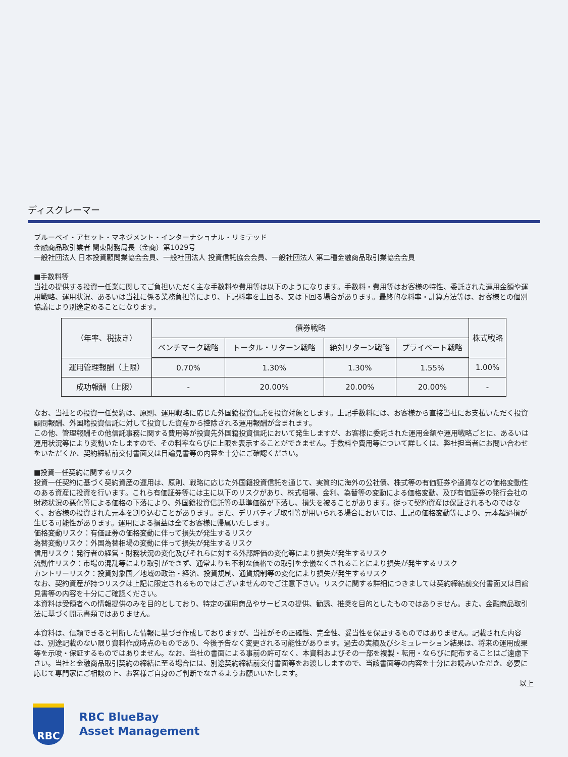ディスクレーマー
ブルーベイ・アセット・マネジメント・インターナショナル・リミテッド
金融商品取引業者 関東財務局長（金商）第1029号
一般社団法人 日本投資顧問業協会会員、一般社団法人 投資信託協会会員、一般社団法人 第二種金融商品取引業協会会員
■手数料等
当社の提供する投資一任業に関してご負担いただく主な手数料や費用等は以下のようになります。手数料・費用等はお客様の特性、委託された運用金額や運用戦略、運用状況、あるいは当社に係る業務負担等により、下記料率を上回る、又は下回る場合があります。最終的な料率・計算方法等は、お客様との個別協議により別途定めることになります。
| （年率、税抜き） | 債券戦略 | | | | 株式戦略 |
| --- | --- | --- | --- | --- | --- |
| | ベンチマーク戦略 | トータル・リターン戦略 | 絶対リターン戦略 | プライベート戦略 | |
| 運用管理報酬（上限） | 0.70% | 1.30% | 1.30% | 1.55% | 1.00% |
| 成功報酬（上限） | - | 20.00% | 20.00% | 20.00% | - |
なお、当社との投資一任契約は、原則、運用戦略に応じた外国籍投資信託を投資対象とします。上記手数料には、お客様から直接当社にお支払いただく投資顧問報酬、外国籍投資信託に対して投資した資産から控除される運用報酬が含まれます。
この他、管理報酬その他信託事務に関する費用等が投資先外国籍投資信託において発生しますが、お客様に委託された運用金額や運用戦略ごとに、あるいは運用状況等により変動いたしますので、その料率ならびに上限を表示することができません。手数料や費用等について詳しくは、弊社担当者にお問い合わせをいただくか、契約締結前交付書面又は目論見書等の内容を十分にご確認ください。
■投資一任契約に関するリスク
投資一任契約に基づく契約資産の運用は、原則、戦略に応じた外国籍投資信託を通じて、実質的に海外の公社債、株式等の有価証券や通貨などの価格変動性のある資産に投資を行います。これら有価証券等には主に以下のリスクがあり、株式相場、金利、為替等の変動による価格変動、及び有価証券の発行会社の財務状況の悪化等による価格の下落により、外国籍投資信託等の基準価額が下落し、損失を被ることがあります。従って契約資産は保証されるものではなく、お客様の投資された元本を割り込むことがあります。また、デリバティブ取引等が用いられる場合においては、上記の価格変動等により、元本超過損が生じる可能性があります。運用による損益は全てお客様に帰属いたします。
価格変動リスク：有価証券の価格変動に伴って損失が発生するリスク
為替変動リスク：外国為替相場の変動に伴って損失が発生するリスク
信用リスク：発行者の経営・財務状況の変化及びそれらに対する外部評価の変化等により損失が発生するリスク
流動性リスク：市場の混乱等により取引ができず、通常よりも不利な価格での取引を余儀なくされることにより損失が発生するリスク
カントリーリスク：投資対象国／地域の政治・経済、投資規制、通貨規制等の変化により損失が発生するリスク
なお、契約資産が持つリスクは上記に限定されるものではございませんのでご注意下さい。リスクに関する詳細につきましては契約締結前交付書面又は目論見書等の内容を十分にご確認ください。
本資料は受領者への情報提供のみを目的としており、特定の運用商品やサービスの提供、勧誘、推奨を目的としたものではありません。また、金融商品取引法に基づく開示書類ではありません。
本資料は、信頼できると判断した情報に基づき作成しておりますが、当社がその正確性、完全性、妥当性を保証するものではありません。記載された内容は、別途記載のない限り資料作成時点のものであり、今後予告なく変更される可能性があります。過去の実績及びシミュレーション結果は、将来の運用成果等を示唆・保証するものではありません。なお、当社の書面による事前の許可なく、本資料およびその一部を複製・転用・ならびに配布することはご遠慮下さい。当社と金融商品取引契約の締結に至る場合には、別途契約締結前交付書面等をお渡ししますので、当該書面等の内容を十分にお読みいただき、必要に応じて専門家にご相談の上、お客様ご自身のご判断でなさるようお願いいたします。
以上
RBC
RBC BlueBay
Asset Management